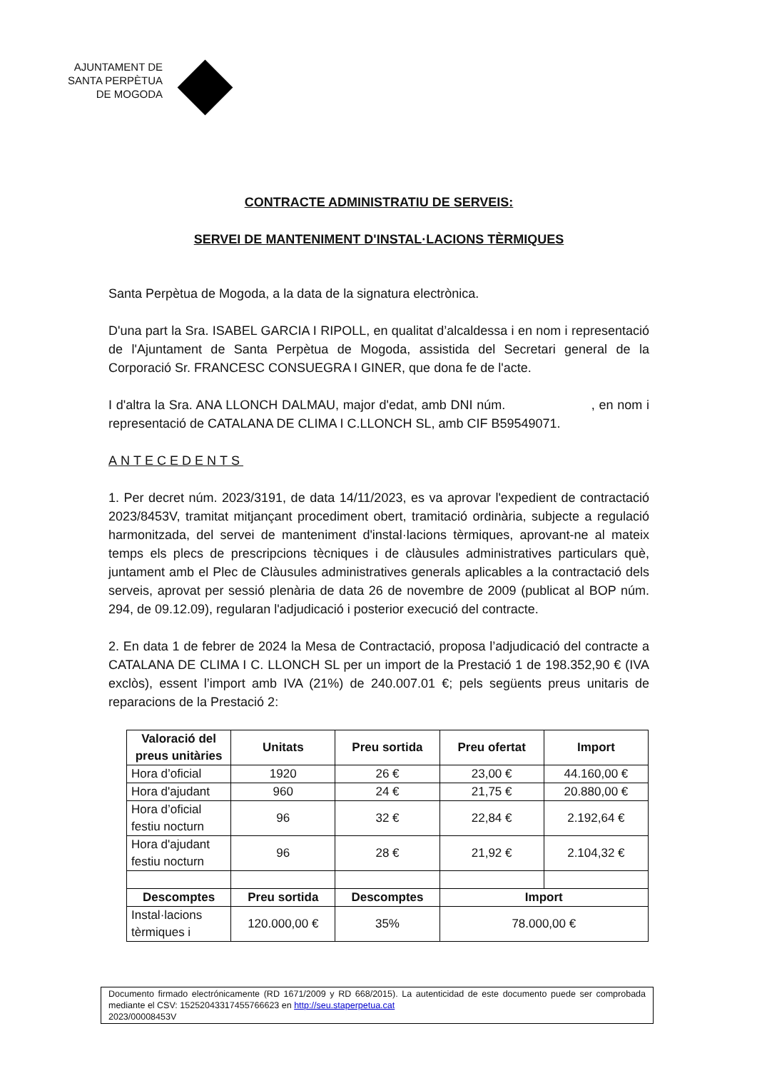AJUNTAMENT DE
SANTA PERPÈTUA
DE MOGODA
CONTRACTE ADMINISTRATIU DE SERVEIS:
SERVEI DE MANTENIMENT D'INSTAL·LACIONS TÈRMIQUES
Santa Perpètua de Mogoda, a la data de la signatura electrònica.
D'una part la Sra. ISABEL GARCIA I RIPOLL, en qualitat d’alcaldessa i en nom i representació de l'Ajuntament de Santa Perpètua de Mogoda, assistida del Secretari general de la Corporació Sr. FRANCESC CONSUEGRA I GINER, que dona fe de l'acte.
I d'altra la Sra. ANA LLONCH DALMAU, major d'edat, amb DNI núm. , en nom i representació de CATALANA DE CLIMA I C.LLONCH SL, amb CIF B59549071.
ANTECEDENTS
1. Per decret núm. 2023/3191, de data 14/11/2023, es va aprovar l'expedient de contractació 2023/8453V, tramitat mitjançant procediment obert, tramitació ordinària, subjecte a regulació harmonitzada, del servei de manteniment d'instal·lacions tèrmiques, aprovant-ne al mateix temps els plecs de prescripcions tècniques i de clàusules administratives particulars què, juntament amb el Plec de Clàusules administratives generals aplicables a la contractació dels serveis, aprovat per sessió plenària de data 26 de novembre de 2009 (publicat al BOP núm. 294, de 09.12.09), regularan l'adjudicació i posterior execució del contracte.
2. En data 1 de febrer de 2024 la Mesa de Contractació, proposa l’adjudicació del contracte a CATALANA DE CLIMA I C. LLONCH SL per un import de la Prestació 1 de 198.352,90 € (IVA exclòs), essent l’import amb IVA (21%) de 240.007.01 €; pels següents preus unitaris de reparacions de la Prestació 2:
| Valoració del preus unitàries | Unitats | Preu sortida | Preu ofertat | Import |
| --- | --- | --- | --- | --- |
| Hora d’oficial | 1920 | 26 € | 23,00 € | 44.160,00 € |
| Hora d'ajudant | 960 | 24 € | 21,75 € | 20.880,00 € |
| Hora d’oficial festiu nocturn | 96 | 32 € | 22,84 € | 2.192,64 € |
| Hora d'ajudant festiu nocturn | 96 | 28 € | 21,92 € | 2.104,32 € |
| Descomptes | Preu sortida | Descomptes | Import | |
| Instal·lacions tèrmiques i | 120.000,00 € | 35% | 78.000,00 € | |
Documento firmado electrónicamente (RD 1671/2009 y RD 668/2015). La autenticidad de este documento puede ser comprobada mediante el CSV: 15252043317455766623 en http://seu.staperpetua.cat
2023/00008453V